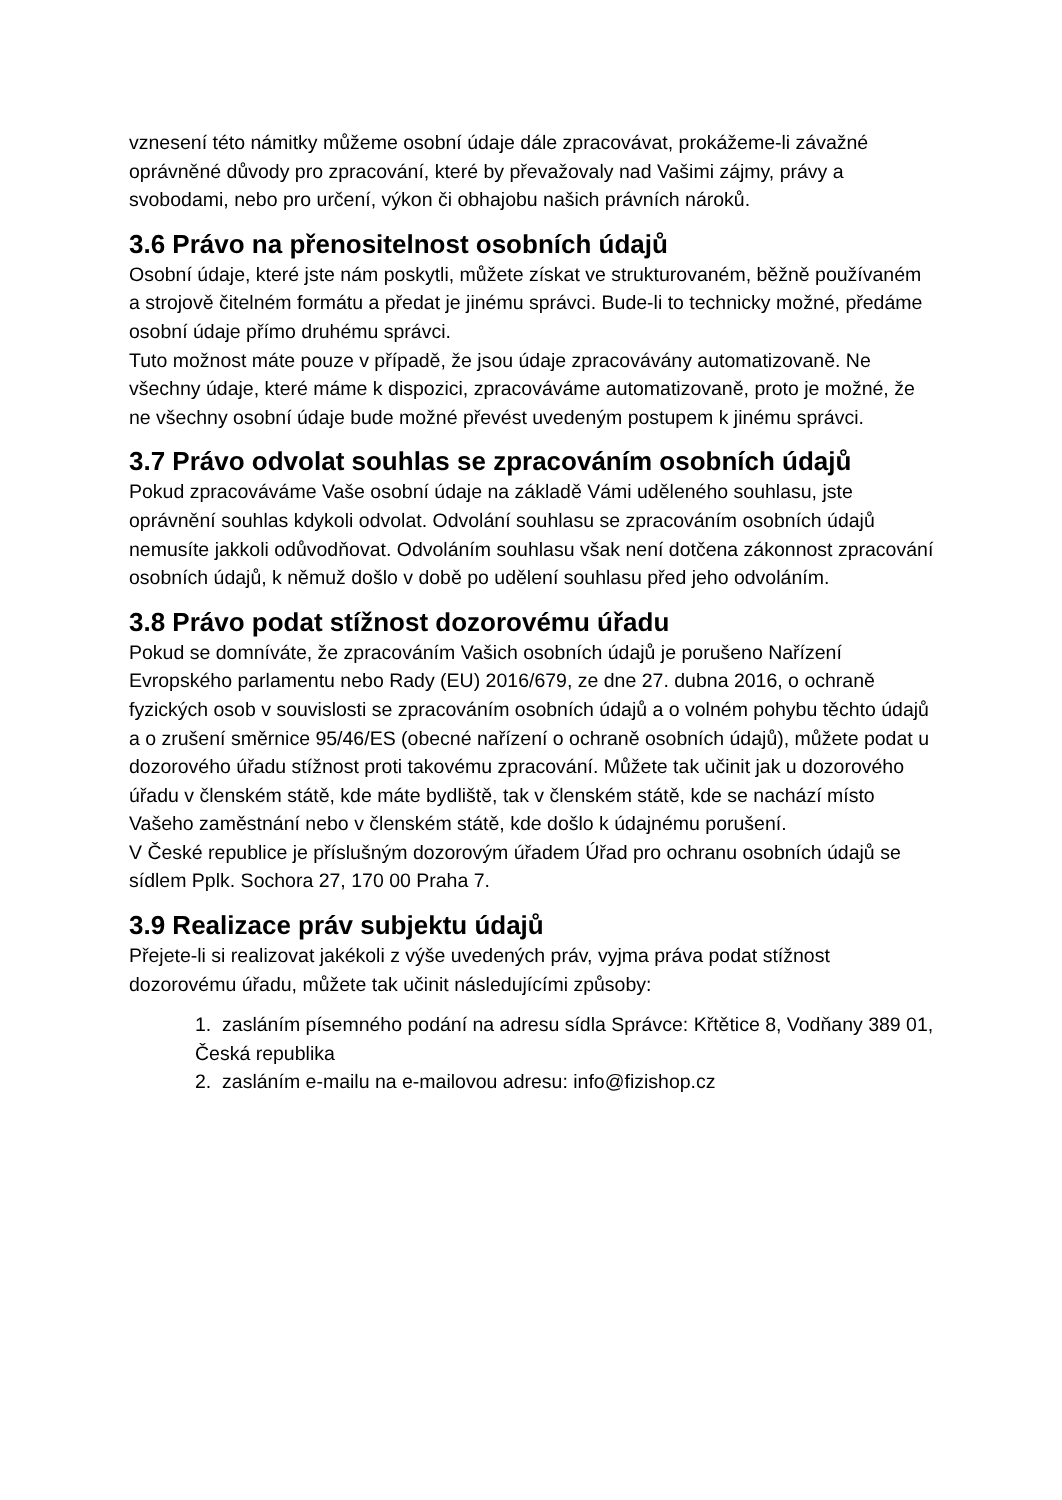vznesení této námitky můžeme osobní údaje dále zpracovávat, prokážeme-li závažné oprávněné důvody pro zpracování, které by převažovaly nad Vašimi zájmy, právy a svobodami, nebo pro určení, výkon či obhajobu našich právních nároků.
3.6 Právo na přenositelnost osobních údajů
Osobní údaje, které jste nám poskytli, můžete získat ve strukturovaném, běžně používaném a strojově čitelném formátu a předat je jinému správci. Bude-li to technicky možné, předáme osobní údaje přímo druhému správci.
Tuto možnost máte pouze v případě, že jsou údaje zpracovávány automatizovaně. Ne všechny údaje, které máme k dispozici, zpracováváme automatizovaně, proto je možné, že ne všechny osobní údaje bude možné převést uvedeným postupem k jinému správci.
3.7 Právo odvolat souhlas se zpracováním osobních údajů
Pokud zpracováváme Vaše osobní údaje na základě Vámi uděleného souhlasu, jste oprávnění souhlas kdykoli odvolat. Odvolání souhlasu se zpracováním osobních údajů nemusíte jakkoli odůvodňovat. Odvoláním souhlasu však není dotčena zákonnost zpracování osobních údajů, k němuž došlo v době po udělení souhlasu před jeho odvoláním.
3.8 Právo podat stížnost dozorovému úřadu
Pokud se domníváte, že zpracováním Vašich osobních údajů je porušeno Nařízení Evropského parlamentu nebo Rady (EU) 2016/679, ze dne 27. dubna 2016, o ochraně fyzických osob v souvislosti se zpracováním osobních údajů a o volném pohybu těchto údajů a o zrušení směrnice 95/46/ES (obecné nařízení o ochraně osobních údajů), můžete podat u dozorového úřadu stížnost proti takovému zpracování. Můžete tak učinit jak u dozorového úřadu v členském státě, kde máte bydliště, tak v členském státě, kde se nachází místo Vašeho zaměstnání nebo v členském státě, kde došlo k údajnému porušení.
V České republice je příslušným dozorovým úřadem Úřad pro ochranu osobních údajů se sídlem Pplk. Sochora 27, 170 00 Praha 7.
3.9 Realizace práv subjektu údajů
Přejete-li si realizovat jakékoli z výše uvedených práv, vyjma práva podat stížnost dozorovému úřadu, můžete tak učinit následujícími způsoby:
1. zasláním písemného podání na adresu sídla Správce: Křtětice 8, Vodňany 389 01, Česká republika
2. zasláním e-mailu na e-mailovou adresu: info@fizishop.cz